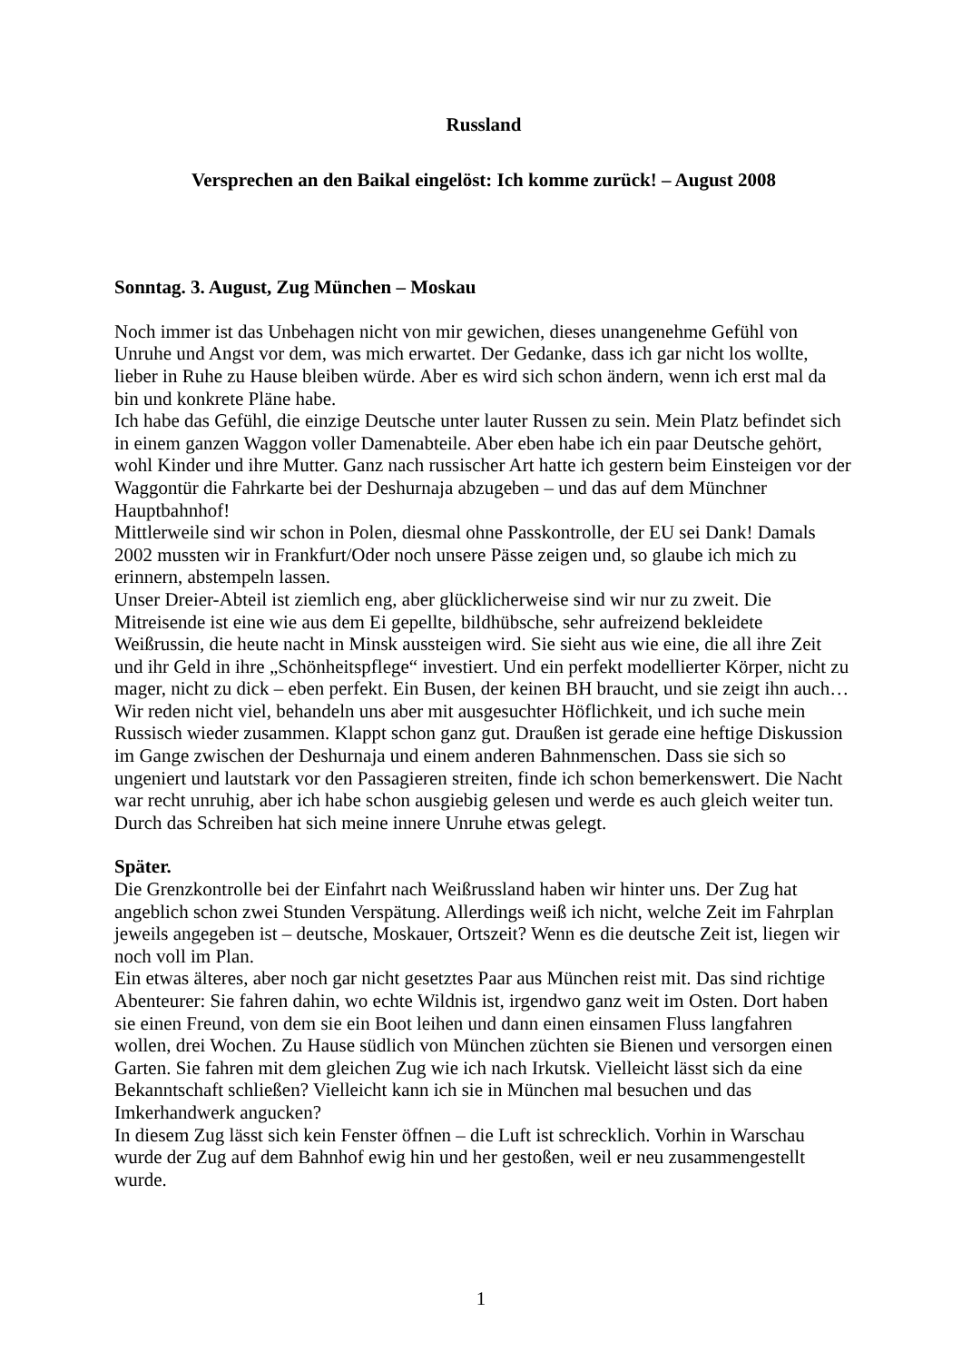Russland
Versprechen an den Baikal eingelöst: Ich komme zurück! – August 2008
Sonntag. 3. August, Zug München – Moskau
Noch immer ist das Unbehagen nicht von mir gewichen, dieses unangenehme Gefühl von Unruhe und Angst vor dem, was mich erwartet. Der Gedanke, dass ich gar nicht los wollte, lieber in Ruhe zu Hause bleiben würde. Aber es wird sich schon ändern, wenn ich erst mal da bin und konkrete Pläne habe.
Ich habe das Gefühl, die einzige Deutsche unter lauter Russen zu sein. Mein Platz befindet sich in einem ganzen Waggon voller Damenabteile. Aber eben habe ich ein paar Deutsche gehört, wohl Kinder und ihre Mutter. Ganz nach russischer Art hatte ich gestern beim Einsteigen vor der Waggontür die Fahrkarte bei der Deshurnaja abzugeben – und das auf dem Münchner Hauptbahnhof!
Mittlerweile sind wir schon in Polen, diesmal ohne Passkontrolle, der EU sei Dank! Damals 2002 mussten wir in Frankfurt/Oder noch unsere Pässe zeigen und, so glaube ich mich zu erinnern, abstempeln lassen.
Unser Dreier-Abteil ist ziemlich eng, aber glücklicherweise sind wir nur zu zweit. Die Mitreisende ist eine wie aus dem Ei gepellte, bildhübsche, sehr aufreizend bekleidete Weißrussin, die heute nacht in Minsk aussteigen wird. Sie sieht aus wie eine, die all ihre Zeit und ihr Geld in ihre „Schönheitspflege“ investiert. Und ein perfekt modellierter Körper, nicht zu mager, nicht zu dick – eben perfekt. Ein Busen, der keinen BH braucht, und sie zeigt ihn auch…
Wir reden nicht viel, behandeln uns aber mit ausgesuchter Höflichkeit, und ich suche mein Russisch wieder zusammen. Klappt schon ganz gut. Draußen ist gerade eine heftige Diskussion im Gange zwischen der Deshurnaja und einem anderen Bahnmenschen. Dass sie sich so ungeniert und lautstark vor den Passagieren streiten, finde ich schon bemerkenswert. Die Nacht war recht unruhig, aber ich habe schon ausgiebig gelesen und werde es auch gleich weiter tun. Durch das Schreiben hat sich meine innere Unruhe etwas gelegt.
Später.
Die Grenzkontrolle bei der Einfahrt nach Weißrussland haben wir hinter uns. Der Zug hat angeblich schon zwei Stunden Verspätung. Allerdings weiß ich nicht, welche Zeit im Fahrplan jeweils angegeben ist – deutsche, Moskauer, Ortszeit? Wenn es die deutsche Zeit ist, liegen wir noch voll im Plan.
Ein etwas älteres, aber noch gar nicht gesetztes Paar aus München reist mit. Das sind richtige Abenteurer: Sie fahren dahin, wo echte Wildnis ist, irgendwo ganz weit im Osten. Dort haben sie einen Freund, von dem sie ein Boot leihen und dann einen einsamen Fluss langfahren wollen, drei Wochen. Zu Hause südlich von München züchten sie Bienen und versorgen einen Garten. Sie fahren mit dem gleichen Zug wie ich nach Irkutsk. Vielleicht lässt sich da eine Bekanntschaft schließen? Vielleicht kann ich sie in München mal besuchen und das Imkerhandwerk angucken?
In diesem Zug lässt sich kein Fenster öffnen – die Luft ist schrecklich. Vorhin in Warschau wurde der Zug auf dem Bahnhof ewig hin und her gestoßen, weil er neu zusammengestellt wurde.
1